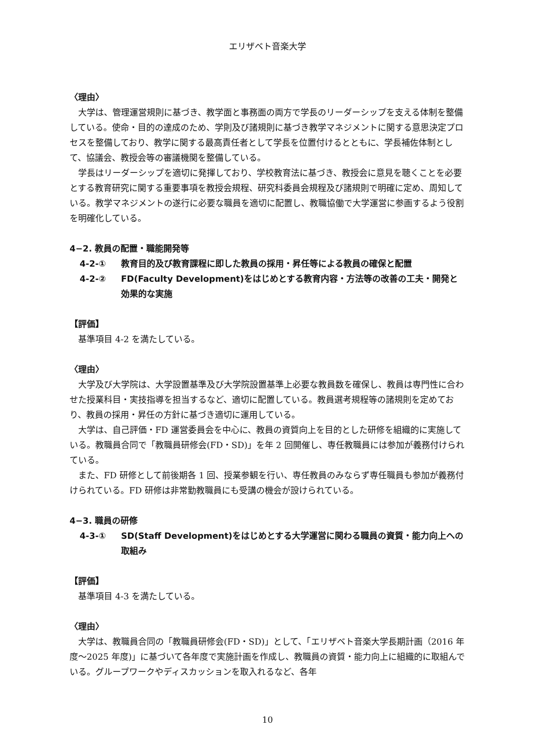エリザベト音楽大学
〈理由〉
大学は、管理運営規則に基づき、教学面と事務面の両方で学長のリーダーシップを支える体制を整備している。使命・目的の達成のため、学則及び諸規則に基づき教学マネジメントに関する意思決定プロセスを整備しており、教学に関する最高責任者として学長を位置付けるとともに、学長補佐体制として、協議会、教授会等の審議機関を整備している。
学長はリーダーシップを適切に発揮しており、学校教育法に基づき、教授会に意見を聴くことを必要とする教育研究に関する重要事項を教授会規程、研究科委員会規程及び諸規則で明確に定め、周知している。教学マネジメントの遂行に必要な職員を適切に配置し、教職協働で大学運営に参画するよう役割を明確化している。
4−2. 教員の配置・職能開発等
4-2-① 教育目的及び教育課程に即した教員の採用・昇任等による教員の確保と配置
4-2-② FD(Faculty Development)をはじめとする教育内容・方法等の改善の工夫・開発と効果的な実施
【評価】
基準項目 4-2 を満たしている。
〈理由〉
大学及び大学院は、大学設置基準及び大学院設置基準上必要な教員数を確保し、教員は専門性に合わせた授業科目・実技指導を担当するなど、適切に配置している。教員選考規程等の諸規則を定めており、教員の採用・昇任の方針に基づき適切に運用している。
大学は、自己評価・FD 運営委員会を中心に、教員の資質向上を目的とした研修を組織的に実施している。教職員合同で「教職員研修会(FD・SD)」を年 2 回開催し、専任教職員には参加が義務付けられている。
また、FD 研修として前後期各 1 回、授業参観を行い、専任教員のみならず専任職員も参加が義務付けられている。FD 研修は非常勤教職員にも受講の機会が設けられている。
4−3. 職員の研修
4-3-① SD(Staff Development)をはじめとする大学運営に関わる職員の資質・能力向上への取組み
【評価】
基準項目 4-3 を満たしている。
〈理由〉
大学は、教職員合同の「教職員研修会(FD・SD)」として、「エリザベト音楽大学長期計画（2016 年度～2025 年度)」に基づいて各年度で実施計画を作成し、教職員の資質・能力向上に組織的に取組んでいる。グループワークやディスカッションを取入れるなど、各年
10